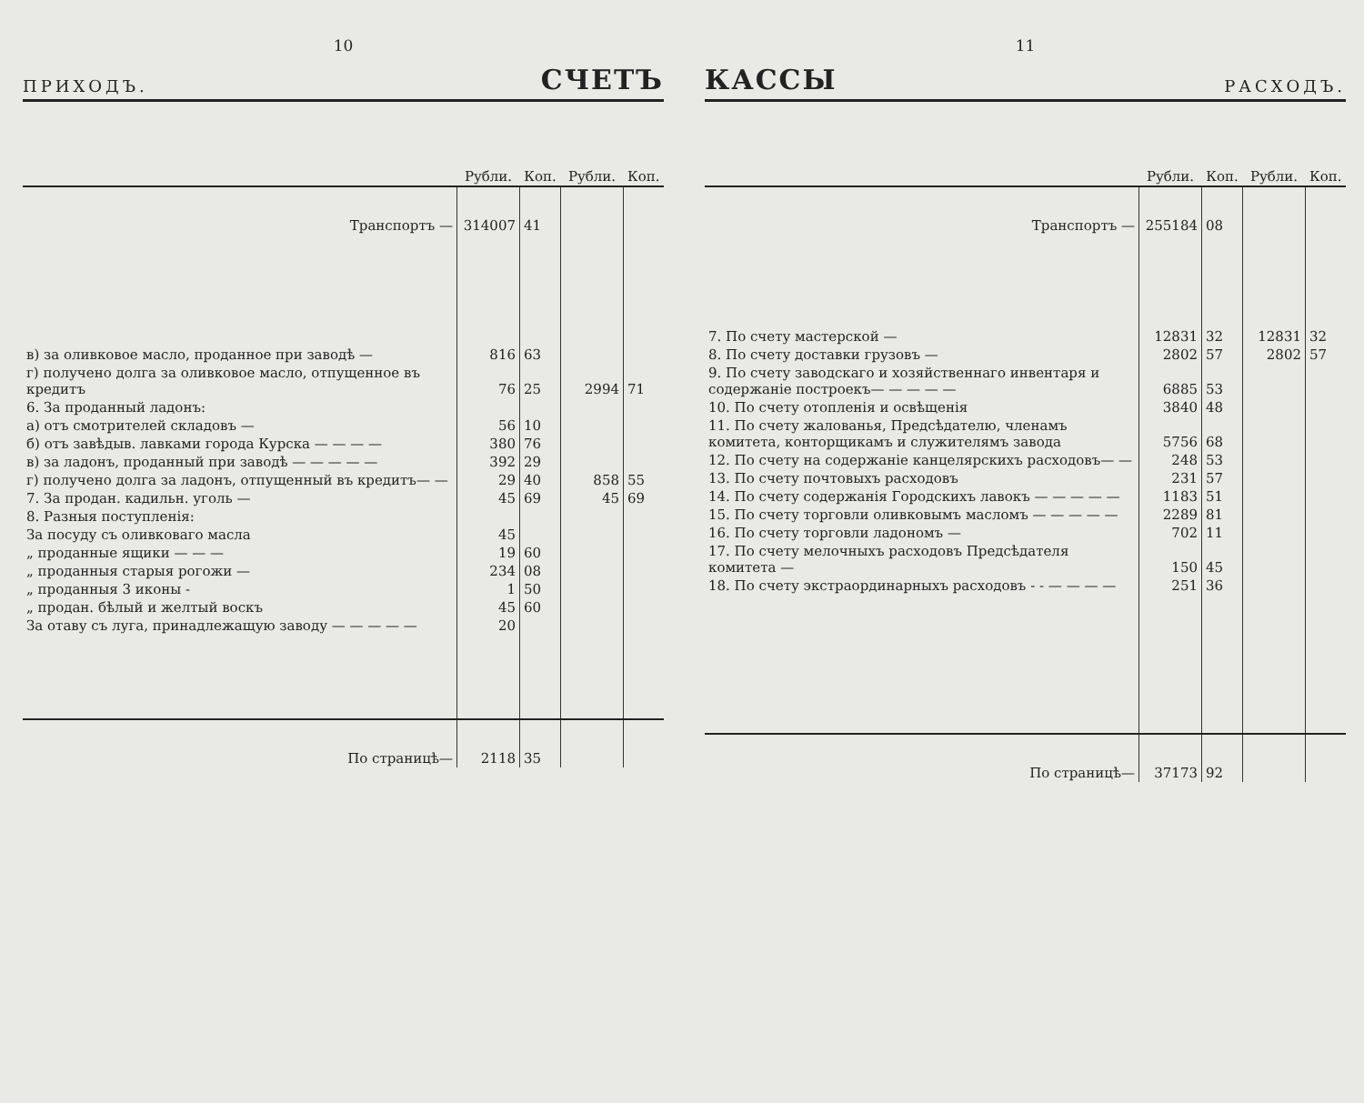10
ПРИХОДЪ. СЧЕТЪ
| | Рубли. | Коп. | Рубли. | Коп. |
| --- | --- | --- | --- | --- |
| Транспортъ — | 314007 | 41 | | |
| в) за оливковое масло, проданное при заводѣ — | 816 | 63 | | |
| г) получено долга за оливковое масло, отпущенное въ кредитъ | 76 | 25 | 2994 | 71 |
| 6. За проданный ладонъ: | | | | |
| а) отъ смотрителей складовъ — | 56 | 10 | | |
| б) отъ завѣдыв. лавками города Курска — — — — | 380 | 76 | | |
| в) за ладонъ, проданный при заводѣ — — — — — | 392 | 29 | | |
| г) получено долга за ладонъ, отпущенный въ кредитъ— — | 29 | 40 | 858 | 55 |
| 7. За продан. кадильн. уголь — | 45 | 69 | 45 | 69 |
| 8. Разныя поступленія: | | | | |
| За посуду съ оливковаго масла | 45 | | | |
| „ проданные ящики — — — | 19 | 60 | | |
| „ проданныя старыя рогожи — | 234 | 08 | | |
| „ проданныя 3 иконы - | 1 | 50 | | |
| „ продан. бѣлый и желтый воскъ | 45 | 60 | | |
| За отаву съ луга, принадлежащую заводу — — — — — | 20 | | | |
| По страницѣ— | 2118 | 35 | | |
11
КАССЫ РАСХОДЪ.
| | Рубли. | Коп. | Рубли. | Коп. |
| --- | --- | --- | --- | --- |
| Транспортъ — | 255184 | 08 | | |
| 7. По счету мастерской — | 12831 | 32 | 12831 | 32 |
| 8. По счету доставки грузовъ — | 2802 | 57 | 2802 | 57 |
| 9. По счету заводскаго и хозяйственнаго инвентаря и содержаніе построекъ— — — — — | 6885 | 53 | | |
| 10. По счету отопленія и освѣщенія | 3840 | 48 | | |
| 11. По счету жалованья, Предсѣдателю, членамъ комитета, конторщикамъ и служителямъ завода | 5756 | 68 | | |
| 12. По счету на содержаніе канцелярскихъ расходовъ— — | 248 | 53 | | |
| 13. По счету почтовыхъ расходовъ | 231 | 57 | | |
| 14. По счету содержанія Городскихъ лавокъ — — — — — | 1183 | 51 | | |
| 15. По счету торговли оливковымъ масломъ — — — — — | 2289 | 81 | | |
| 16. По счету торговли ладономъ — | 702 | 11 | | |
| 17. По счету мелочныхъ расходовъ Предсѣдателя комитета — | 150 | 45 | | |
| 18. По счету экстраординарныхъ расходовъ - - — — — — | 251 | 36 | | |
| По страницѣ— | 37173 | 92 | | |